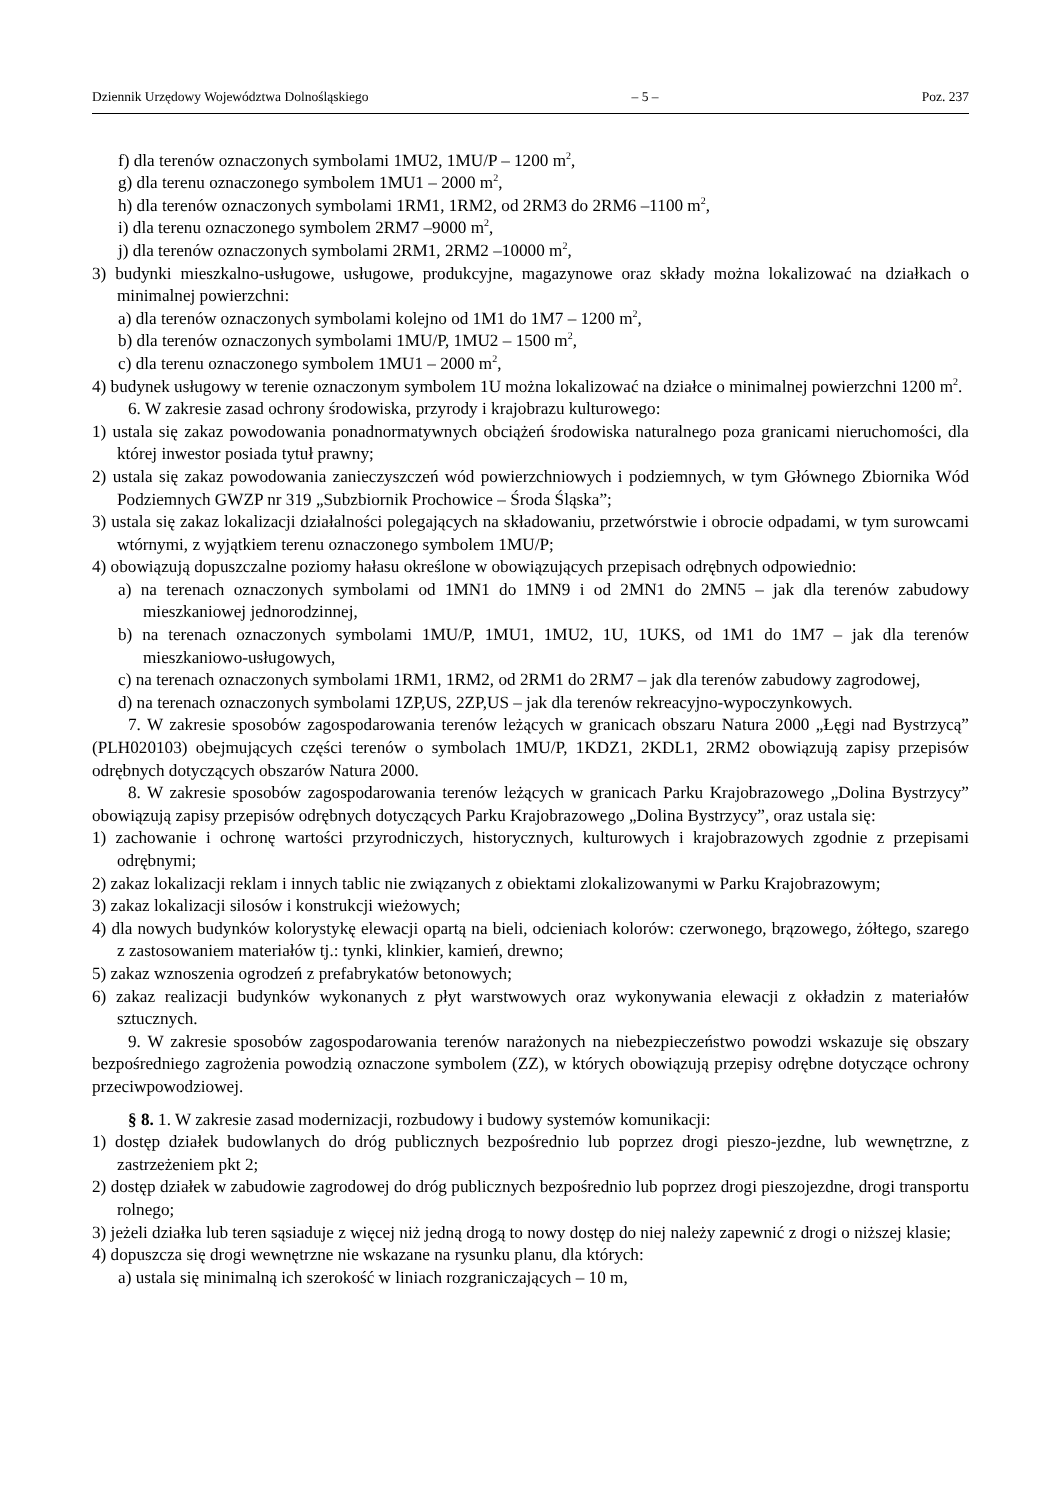Dziennik Urzędowy Województwa Dolnośląskiego – 5 – Poz. 237
f) dla terenów oznaczonych symbolami 1MU2, 1MU/P – 1200 m<sup>2</sup>,
g) dla terenu oznaczonego symbolem 1MU1 – 2000 m<sup>2</sup>,
h) dla terenów oznaczonych symbolami 1RM1, 1RM2, od 2RM3 do 2RM6 –1100 m<sup>2</sup>,
i) dla terenu oznaczonego symbolem 2RM7 –9000 m<sup>2</sup>,
j) dla terenów oznaczonych symbolami 2RM1, 2RM2 –10000 m<sup>2</sup>,
3) budynki mieszkalno-usługowe, usługowe, produkcyjne, magazynowe oraz składy można lokalizować na działkach o minimalnej powierzchni:
a) dla terenów oznaczonych symbolami kolejno od 1M1 do 1M7 – 1200 m<sup>2</sup>,
b) dla terenów oznaczonych symbolami 1MU/P, 1MU2 – 1500 m<sup>2</sup>,
c) dla terenu oznaczonego symbolem 1MU1 – 2000 m<sup>2</sup>,
4) budynek usługowy w terenie oznaczonym symbolem 1U można lokalizować na działce o minimalnej powierzchni 1200 m<sup>2</sup>.
6. W zakresie zasad ochrony środowiska, przyrody i krajobrazu kulturowego:
1) ustala się zakaz powodowania ponadnormatywnych obciążeń środowiska naturalnego poza granicami nieruchomości, dla której inwestor posiada tytuł prawny;
2) ustala się zakaz powodowania zanieczyszczeń wód powierzchniowych i podziemnych, w tym Głównego Zbiornika Wód Podziemnych GWZP nr 319 „Subzbiornik Prochowice – Środa Śląska”;
3) ustala się zakaz lokalizacji działalności polegających na składowaniu, przetwórstwie i obrocie odpadami, w tym surowcami wtórnymi, z wyjątkiem terenu oznaczonego symbolem 1MU/P;
4) obowiązują dopuszczalne poziomy hałasu określone w obowiązujących przepisach odrębnych odpowiednio:
a) na terenach oznaczonych symbolami od 1MN1 do 1MN9 i od 2MN1 do 2MN5 – jak dla terenów zabudowy mieszkaniowej jednorodzinnej,
b) na terenach oznaczonych symbolami 1MU/P, 1MU1, 1MU2, 1U, 1UKS, od 1M1 do 1M7 – jak dla terenów mieszkaniowo-usługowych,
c) na terenach oznaczonych symbolami 1RM1, 1RM2, od 2RM1 do 2RM7 – jak dla terenów zabudowy zagrodowej,
d) na terenach oznaczonych symbolami 1ZP,US, 2ZP,US – jak dla terenów rekreacyjno-wypoczynkowych.
7. W zakresie sposobów zagospodarowania terenów leżących w granicach obszaru Natura 2000 „Łęgi nad Bystrzycą” (PLH020103) obejmujących części terenów o symbolach 1MU/P, 1KDZ1, 2KDL1, 2RM2 obowiązują zapisy przepisów odrębnych dotyczących obszarów Natura 2000.
8. W zakresie sposobów zagospodarowania terenów leżących w granicach Parku Krajobrazowego „Dolina Bystrzycy” obowiązują zapisy przepisów odrębnych dotyczących Parku Krajobrazowego „Dolina Bystrzycy”, oraz ustala się:
1) zachowanie i ochronę wartości przyrodniczych, historycznych, kulturowych i krajobrazowych zgodnie z przepisami odrębnymi;
2) zakaz lokalizacji reklam i innych tablic nie związanych z obiektami zlokalizowanymi w Parku Krajobrazowym;
3) zakaz lokalizacji silosów i konstrukcji wieżowych;
4) dla nowych budynków kolorystykę elewacji opartą na bieli, odcieniach kolorów: czerwonego, brązowego, żółtego, szarego z zastosowaniem materiałów tj.: tynki, klinkier, kamień, drewno;
5) zakaz wznoszenia ogrodzeń z prefabrykatów betonowych;
6) zakaz realizacji budynków wykonanych z płyt warstwowych oraz wykonywania elewacji z okładzin z materiałów sztucznych.
9. W zakresie sposobów zagospodarowania terenów narażonych na niebezpieczeństwo powodzi wskazuje się obszary bezpośredniego zagrożenia powodzią oznaczone symbolem (ZZ), w których obowiązują przepisy odrębne dotyczące ochrony przeciwpowodziowej.
§ 8. 1. W zakresie zasad modernizacji, rozbudowy i budowy systemów komunikacji:
1) dostęp działek budowlanych do dróg publicznych bezpośrednio lub poprzez drogi pieszo-jezdne, lub wewnętrzne, z zastrzeżeniem pkt 2;
2) dostęp działek w zabudowie zagrodowej do dróg publicznych bezpośrednio lub poprzez drogi pieszojezdne, drogi transportu rolnego;
3) jeżeli działka lub teren sąsiaduje z więcej niż jedną drogą to nowy dostęp do niej należy zapewnić z drogi o niższej klasie;
4) dopuszcza się drogi wewnętrzne nie wskazane na rysunku planu, dla których:
a) ustala się minimalną ich szerokość w liniach rozgraniczających – 10 m,